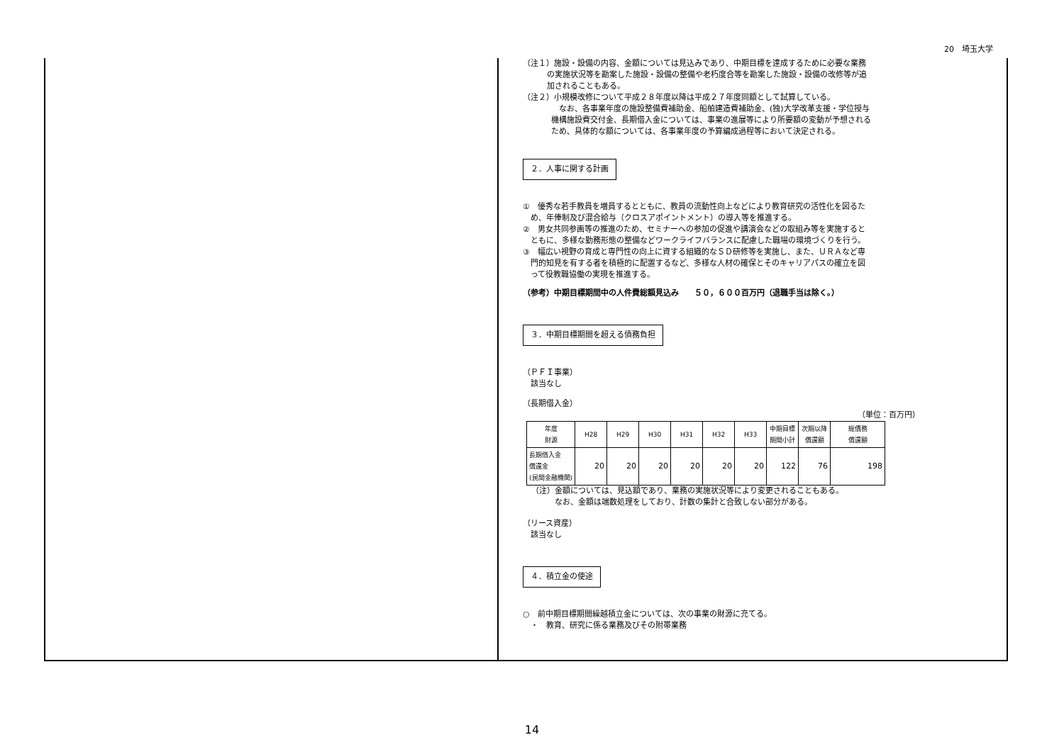20　埼玉大学
（注１）施設・設備の内容、金額については見込みであり、中期目標を達成するために必要な業務
の実施状況等を勘案した施設・設備の整備や老朽度合等を勘案した施設・設備の改修等が追
加されることもある。
（注２）小規模改修について平成２８年度以降は平成２７年度同額として試算している。
　なお、各事業年度の施設整備費補助金、船舶建造費補助金、(独)大学改革支援・学位授与
機構施設費交付金、長期借入金については、事業の進展等により所要額の変動が予想される
ため、具体的な額については、各事業年度の予算編成過程等において決定される。
２．人事に関する計画
①　優秀な若手教員を増員するとともに、教員の流動性向上などにより教育研究の活性化を図るた
　め、年俸制及び混合給与（クロスアポイントメント）の導入等を推進する。
②　男女共同参画等の推進のため、セミナーへの参加の促進や講演会などの取組み等を実施すると
　ともに、多様な勤務形態の整備などワークライフバランスに配慮した職場の環境づくりを行う。
③　幅広い視野の育成と専門性の向上に資する組織的なＳＤ研修等を実施し、また、ＵＲＡなど専
　門的知見を有する者を積極的に配置するなど、多様な人材の確保とそのキャリアパスの確立を図
　って役教職協働の実現を推進する。
（参考）中期目標期間中の人件費総額見込み　　５０，６００百万円（退職手当は除く。）
３．中期目標期間を超える債務負担
（ＰＦＩ事業）
　該当なし
（長期借入金）
（単位：百万円）
| 年度 財源 | H28 | H29 | H30 | H31 | H32 | H33 | 中期目標 期間小計 | 次期以降 償還額 | 総債務 償還額 |
| --- | --- | --- | --- | --- | --- | --- | --- | --- | --- |
| 長期借入金 償還金 (民間金融機関) | 20 | 20 | 20 | 20 | 20 | 20 | 122 | 76 | 198 |
（注）金額については、見込額であり、業務の実施状況等により変更されることもある。
　　　なお、金額は端数処理をしており、計数の集計と合致しない部分がある。
（リース資産）
　該当なし
４．積立金の使途
○　前中期目標期間繰越積立金については、次の事業の財源に充てる。
　・　教育、研究に係る業務及びその附帯業務
14